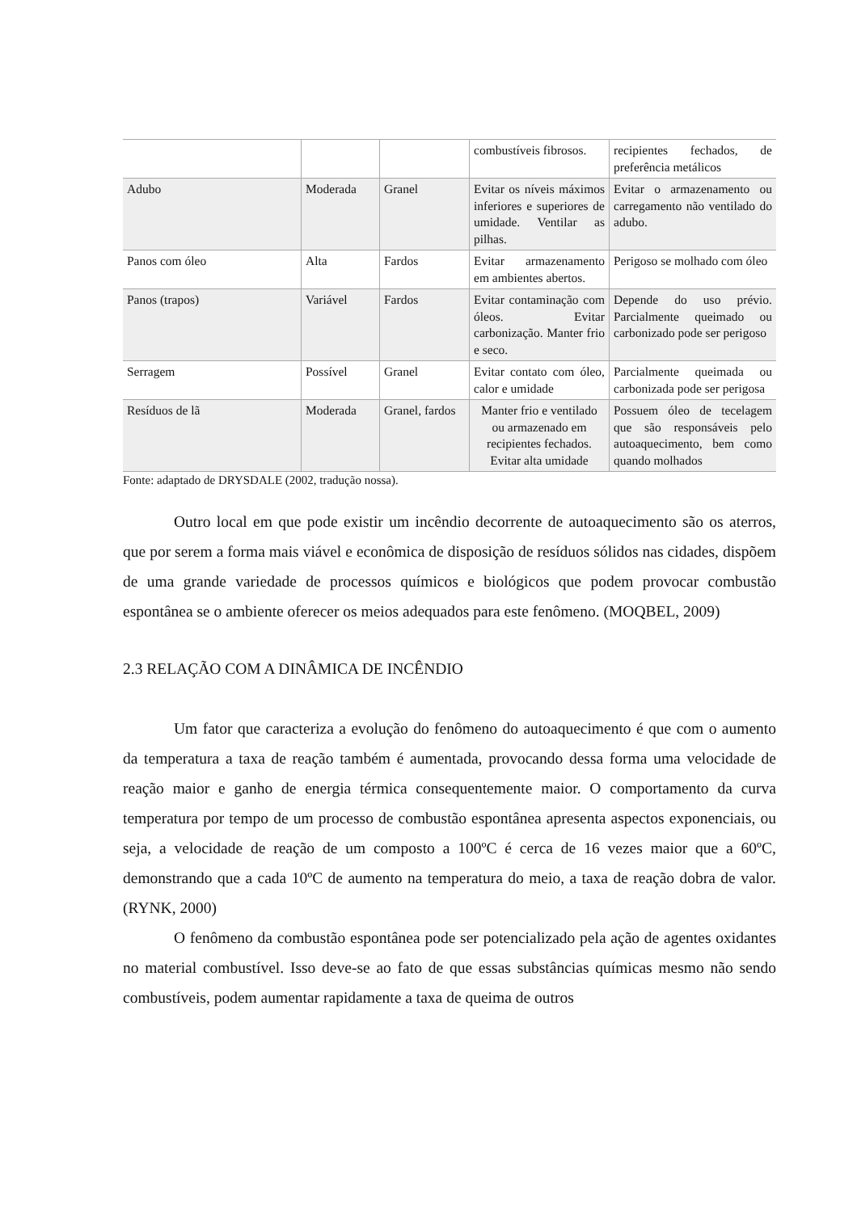| | | | combustíveis fibrosos. | recipientes fechados, de preferência metálicos |
| Adubo | Moderada | Granel | Evitar os níveis máximos inferiores e superiores de umidade. Ventilar as pilhas. | Evitar o armazenamento ou carregamento não ventilado do adubo. |
| Panos com óleo | Alta | Fardos | Evitar armazenamento em ambientes abertos. | Perigoso se molhado com óleo |
| Panos (trapos) | Variável | Fardos | Evitar contaminação com óleos. Evitar carbonização. Manter frio e seco. | Depende do uso prévio. Parcialmente queimado ou carbonizado pode ser perigoso |
| Serragem | Possível | Granel | Evitar contato com óleo, calor e umidade | Parcialmente queimada ou carbonizada pode ser perigosa |
| Resíduos de lã | Moderada | Granel, fardos | Manter frio e ventilado ou armazenado em recipientes fechados. Evitar alta umidade | Possuem óleo de tecelagem que são responsáveis pelo autoaquecimento, bem como quando molhados |
Fonte: adaptado de DRYSDALE (2002, tradução nossa).
Outro local em que pode existir um incêndio decorrente de autoaquecimento são os aterros, que por serem a forma mais viável e econômica de disposição de resíduos sólidos nas cidades, dispõem de uma grande variedade de processos químicos e biológicos que podem provocar combustão espontânea se o ambiente oferecer os meios adequados para este fenômeno. (MOQBEL, 2009)
2.3 RELAÇÃO COM A DINÂMICA DE INCÊNDIO
Um fator que caracteriza a evolução do fenômeno do autoaquecimento é que com o aumento da temperatura a taxa de reação também é aumentada, provocando dessa forma uma velocidade de reação maior e ganho de energia térmica consequentemente maior. O comportamento da curva temperatura por tempo de um processo de combustão espontânea apresenta aspectos exponenciais, ou seja, a velocidade de reação de um composto a 100ºC é cerca de 16 vezes maior que a 60ºC, demonstrando que a cada 10ºC de aumento na temperatura do meio, a taxa de reação dobra de valor. (RYNK, 2000)
O fenômeno da combustão espontânea pode ser potencializado pela ação de agentes oxidantes no material combustível. Isso deve-se ao fato de que essas substâncias químicas mesmo não sendo combustíveis, podem aumentar rapidamente a taxa de queima de outros